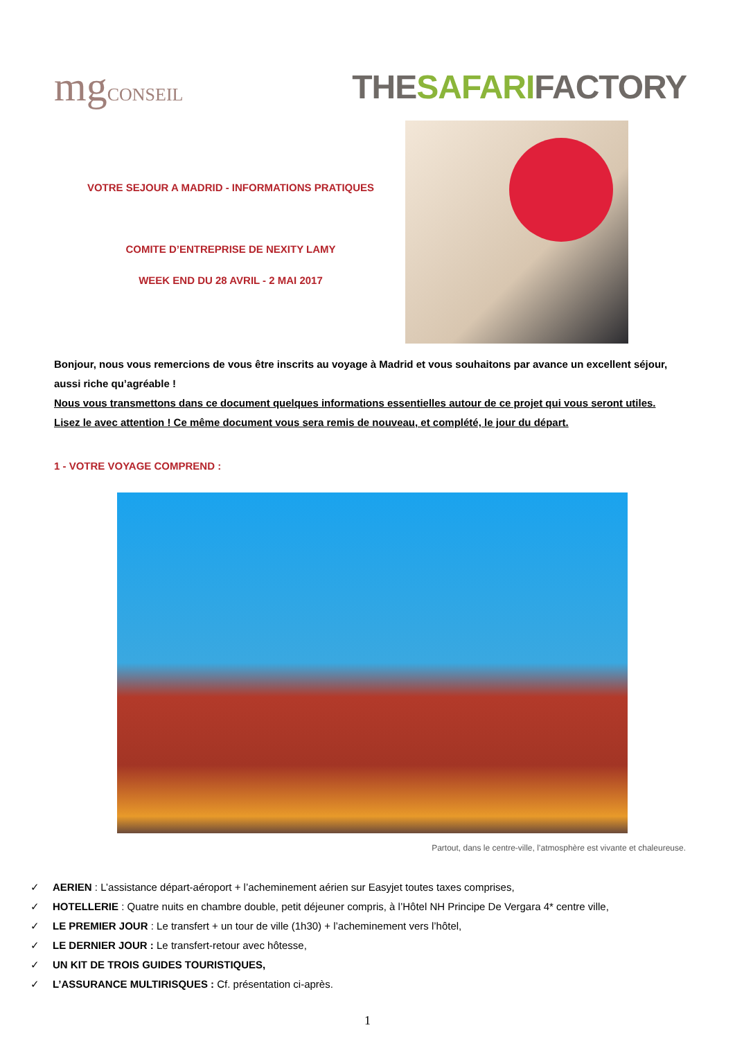mgCONSEIL
THESAFARIFACTORY
VOTRE SEJOUR A MADRID - INFORMATIONS PRATIQUES
COMITE D’ENTREPRISE DE NEXITY LAMY
WEEK END DU 28 AVRIL - 2 MAI 2017
Bonjour, nous vous remercions de vous être inscrits au voyage à Madrid et vous souhaitons par avance un excellent séjour, aussi riche qu’agréable !
Nous vous transmettons dans ce document quelques informations essentielles autour de ce projet qui vous seront utiles. Lisez le avec attention ! Ce même document vous sera remis de nouveau, et complété, le jour du départ.
1 - VOTRE VOYAGE COMPREND :
Partout, dans le centre-ville, l’atmosphère est vivante et chaleureuse.
✓ AERIEN : L’assistance départ-aéroport + l’acheminement aérien sur Easyjet toutes taxes comprises,
✓ HOTELLERIE : Quatre nuits en chambre double, petit déjeuner compris, à l’Hôtel NH Principe De Vergara 4* centre ville,
✓ LE PREMIER JOUR : Le transfert + un tour de ville (1h30) + l’acheminement vers l’hôtel,
✓ LE DERNIER JOUR : Le transfert-retour avec hôtesse,
✓ UN KIT DE TROIS GUIDES TOURISTIQUES,
✓ L’ASSURANCE MULTIRISQUES : Cf. présentation ci-après.
1